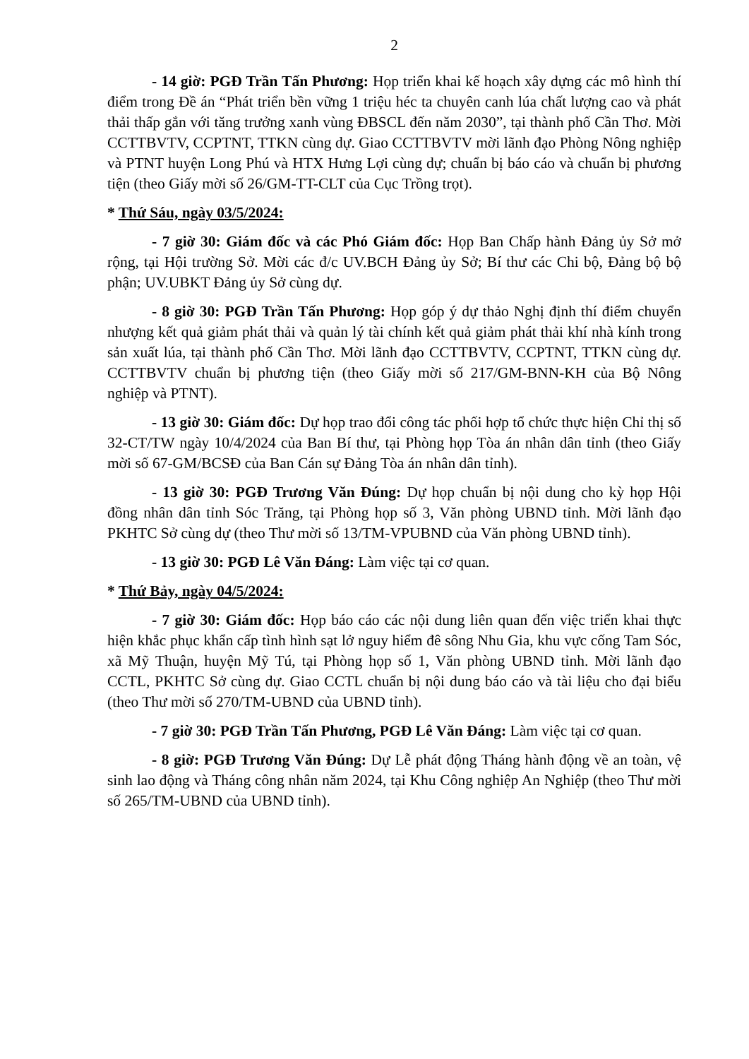2
- 14 giờ: PGĐ Trần Tấn Phương: Họp triển khai kế hoạch xây dựng các mô hình thí điểm trong Đề án “Phát triển bền vững 1 triệu héc ta chuyên canh lúa chất lượng cao và phát thải thấp gắn với tăng trưởng xanh vùng ĐBSCL đến năm 2030”, tại thành phố Cần Thơ. Mời CCTTBVTV, CCPTNT, TTKN cùng dự. Giao CCTTBVTV mời lãnh đạo Phòng Nông nghiệp và PTNT huyện Long Phú và HTX Hưng Lợi cùng dự; chuẩn bị báo cáo và chuẩn bị phương tiện (theo Giấy mời số 26/GM-TT-CLT của Cục Trồng trọt).
* Thứ Sáu, ngày 03/5/2024:
- 7 giờ 30: Giám đốc và các Phó Giám đốc: Họp Ban Chấp hành Đảng ủy Sở mở rộng, tại Hội trường Sở. Mời các đ/c UV.BCH Đảng ủy Sở; Bí thư các Chi bộ, Đảng bộ bộ phận; UV.UBKT Đảng ủy Sở cùng dự.
- 8 giờ 30: PGĐ Trần Tấn Phương: Họp góp ý dự thảo Nghị định thí điểm chuyển nhượng kết quả giảm phát thải và quản lý tài chính kết quả giảm phát thải khí nhà kính trong sản xuất lúa, tại thành phố Cần Thơ. Mời lãnh đạo CCTTBVTV, CCPTNT, TTKN cùng dự. CCTTBVTV chuẩn bị phương tiện (theo Giấy mời số 217/GM-BNN-KH của Bộ Nông nghiệp và PTNT).
- 13 giờ 30: Giám đốc: Dự họp trao đổi công tác phối hợp tổ chức thực hiện Chỉ thị số 32-CT/TW ngày 10/4/2024 của Ban Bí thư, tại Phòng họp Tòa án nhân dân tỉnh (theo Giấy mời số 67-GM/BCSĐ của Ban Cán sự Đảng Tòa án nhân dân tỉnh).
- 13 giờ 30: PGĐ Trương Văn Đúng: Dự họp chuẩn bị nội dung cho kỳ họp Hội đồng nhân dân tỉnh Sóc Trăng, tại Phòng họp số 3, Văn phòng UBND tỉnh. Mời lãnh đạo PKHTC Sở cùng dự (theo Thư mời số 13/TM-VPUBND của Văn phòng UBND tỉnh).
- 13 giờ 30: PGĐ Lê Văn Đáng: Làm việc tại cơ quan.
* Thứ Bảy, ngày 04/5/2024:
- 7 giờ 30: Giám đốc: Họp báo cáo các nội dung liên quan đến việc triển khai thực hiện khắc phục khẩn cấp tình hình sạt lở nguy hiểm đê sông Nhu Gia, khu vực cống Tam Sóc, xã Mỹ Thuận, huyện Mỹ Tú, tại Phòng họp số 1, Văn phòng UBND tỉnh. Mời lãnh đạo CCTL, PKHTC Sở cùng dự. Giao CCTL chuẩn bị nội dung báo cáo và tài liệu cho đại biểu (theo Thư mời số 270/TM-UBND của UBND tỉnh).
- 7 giờ 30: PGĐ Trần Tấn Phương, PGĐ Lê Văn Đáng: Làm việc tại cơ quan.
- 8 giờ: PGĐ Trương Văn Đúng: Dự Lễ phát động Tháng hành động về an toàn, vệ sinh lao động và Tháng công nhân năm 2024, tại Khu Công nghiệp An Nghiệp (theo Thư mời số 265/TM-UBND của UBND tỉnh).